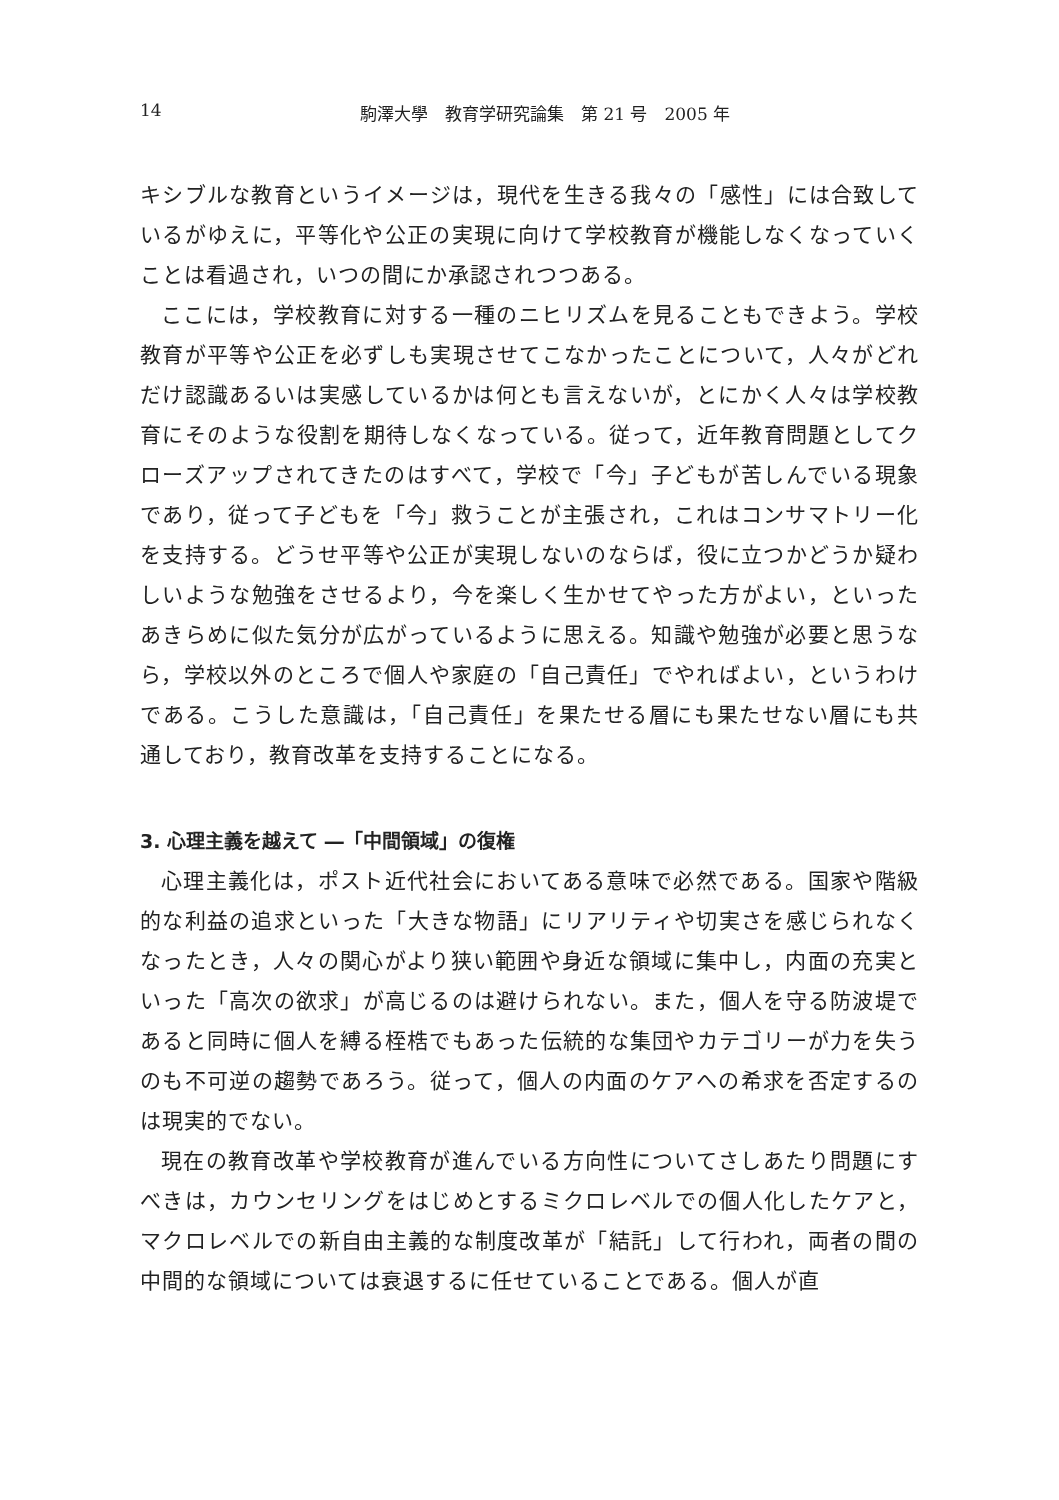14 駒澤大學　教育学研究論集　第 21 号　2005 年
キシブルな教育というイメージは，現代を生きる我々の「感性」には合致しているがゆえに，平等化や公正の実現に向けて学校教育が機能しなくなっていくことは看過され，いつの間にか承認されつつある。
ここには，学校教育に対する一種のニヒリズムを見ることもできよう。学校教育が平等や公正を必ずしも実現させてこなかったことについて，人々がどれだけ認識あるいは実感しているかは何とも言えないが，とにかく人々は学校教育にそのような役割を期待しなくなっている。従って，近年教育問題としてクローズアップされてきたのはすべて，学校で「今」子どもが苦しんでいる現象であり，従って子どもを「今」救うことが主張され，これはコンサマトリー化を支持する。どうせ平等や公正が実現しないのならば，役に立つかどうか疑わしいような勉強をさせるより，今を楽しく生かせてやった方がよい，といったあきらめに似た気分が広がっているように思える。知識や勉強が必要と思うなら，学校以外のところで個人や家庭の「自己責任」でやればよい，というわけである。こうした意識は，「自己責任」を果たせる層にも果たせない層にも共通しており，教育改革を支持することになる。
3. 心理主義を越えて ―「中間領域」の復権
心理主義化は，ポスト近代社会においてある意味で必然である。国家や階級的な利益の追求といった「大きな物語」にリアリティや切実さを感じられなくなったとき，人々の関心がより狭い範囲や身近な領域に集中し，内面の充実といった「高次の欲求」が高じるのは避けられない。また，個人を守る防波堤であると同時に個人を縛る桎梏でもあった伝統的な集団やカテゴリーが力を失うのも不可逆の趨勢であろう。従って，個人の内面のケアへの希求を否定するのは現実的でない。
現在の教育改革や学校教育が進んでいる方向性についてさしあたり問題にすべきは，カウンセリングをはじめとするミクロレベルでの個人化したケアと，マクロレベルでの新自由主義的な制度改革が「結託」して行われ，両者の間の中間的な領域については衰退するに任せていることである。個人が直